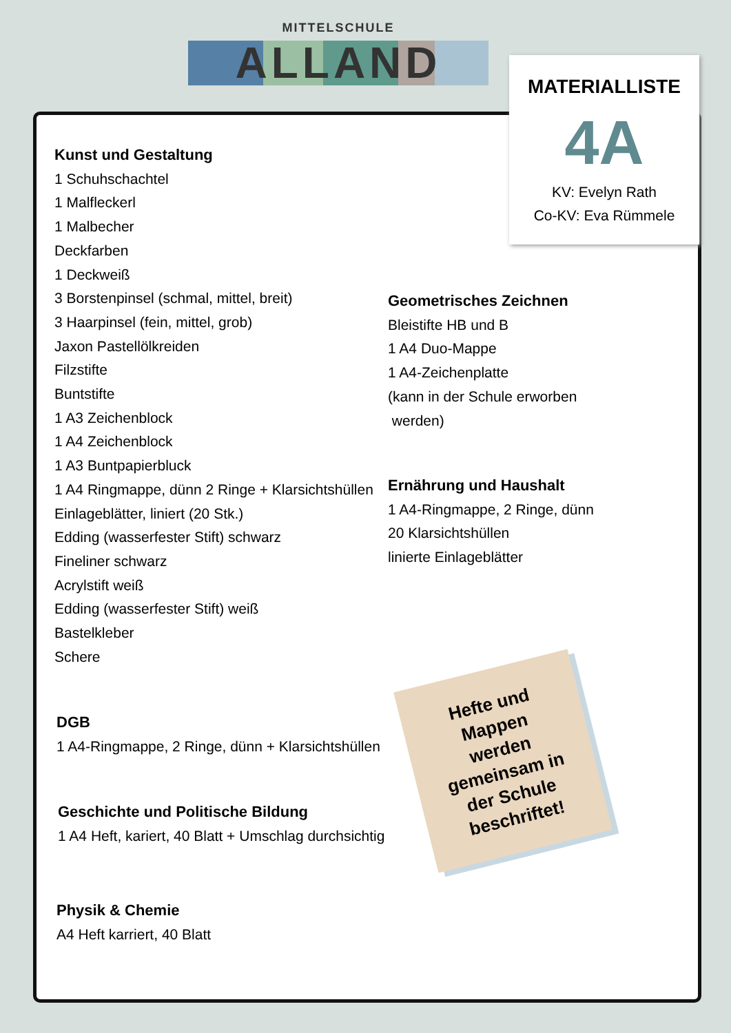MITTELSCHULE
ALLAND
MATERIALLISTE
4A
KV: Evelyn Rath
Co-KV: Eva Rümmele
Kunst und Gestaltung
1 Schuhschachtel
1 Malfleckerl
1 Malbecher
Deckfarben
1 Deckweiß
3 Borstenpinsel (schmal, mittel, breit)
3 Haarpinsel (fein, mittel, grob)
Jaxon Pastellölkreiden
Filzstifte
Buntstifte
1 A3 Zeichenblock
1 A4 Zeichenblock
1 A3 Buntpapierbluck
1 A4 Ringmappe, dünn 2 Ringe + Klarsichtshüllen
Einlageblätter, liniert (20 Stk.)
Edding (wasserfester Stift) schwarz
Fineliner schwarz
Acrylstift weiß
Edding (wasserfester Stift) weiß
Bastelkleber
Schere
DGB
1 A4-Ringmappe, 2 Ringe, dünn + Klarsichtshüllen
Geschichte und Politische Bildung
1 A4 Heft, kariert, 40 Blatt + Umschlag durchsichtig
Physik & Chemie
A4 Heft karriert, 40 Blatt
Geometrisches Zeichnen
Bleistifte HB und B
1 A4 Duo-Mappe
1 A4-Zeichenplatte
(kann in der Schule erworben
werden)
Ernährung und Haushalt
1 A4-Ringmappe, 2 Ringe, dünn
20 Klarsichtshüllen
linierte Einlageblätter
Hefte und
Mappen
werden
gemeinsam in
der Schule
beschriftet!